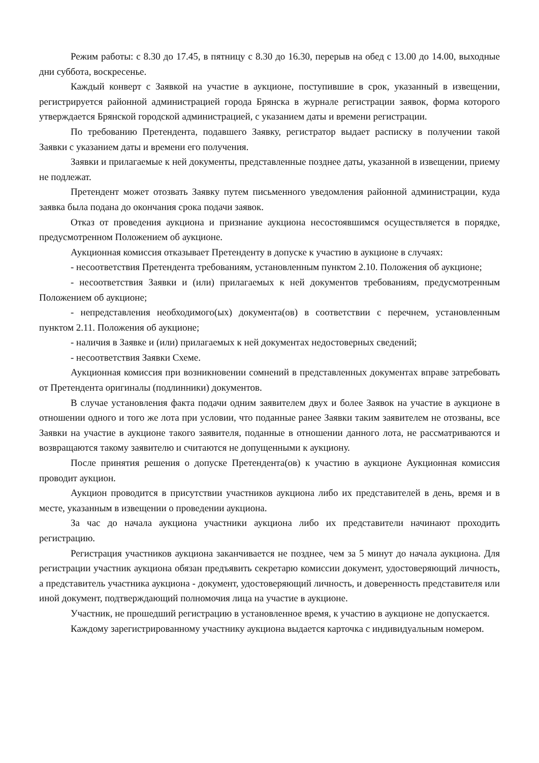Режим работы: с 8.30 до 17.45, в пятницу с 8.30 до 16.30, перерыв на обед с 13.00 до 14.00, выходные дни суббота, воскресенье.
Каждый конверт с Заявкой на участие в аукционе, поступившие в срок, указанный в извещении, регистрируется районной администрацией города Брянска в журнале регистрации заявок, форма которого утверждается Брянской городской администрацией, с указанием даты и времени регистрации.
По требованию Претендента, подавшего Заявку, регистратор выдает расписку в получении такой Заявки с указанием даты и времени его получения.
Заявки и прилагаемые к ней документы, представленные позднее даты, указанной в извещении, приему не подлежат.
Претендент может отозвать Заявку путем письменного уведомления районной администрации, куда заявка была подана до окончания срока подачи заявок.
Отказ от проведения аукциона и признание аукциона несостоявшимся осуществляется в порядке, предусмотренном Положением об аукционе.
Аукционная комиссия отказывает Претенденту в допуске к участию в аукционе в случаях:
- несоответствия Претендента требованиям, установленным пунктом 2.10. Положения об аукционе;
- несоответствия Заявки и (или) прилагаемых к ней документов требованиям, предусмотренным Положением об аукционе;
- непредставления необходимого(ых) документа(ов) в соответствии с перечнем, установленным пунктом 2.11. Положения об аукционе;
- наличия в Заявке и (или) прилагаемых к ней документах недостоверных сведений;
- несоответствия Заявки Схеме.
Аукционная комиссия при возникновении сомнений в представленных документах вправе затребовать от Претендента оригиналы (подлинники) документов.
В случае установления факта подачи одним заявителем двух и более Заявок на участие в аукционе в отношении одного и того же лота при условии, что поданные ранее Заявки таким заявителем не отозваны, все Заявки на участие в аукционе такого заявителя, поданные в отношении данного лота, не рассматриваются и возвращаются такому заявителю и считаются не допущенными к аукциону.
После принятия решения о допуске Претендента(ов) к участию в аукционе Аукционная комиссия проводит аукцион.
Аукцион проводится в присутствии участников аукциона либо их представителей в день, время и в месте, указанным в извещении о проведении аукциона.
За час до начала аукциона участники аукциона либо их представители начинают проходить регистрацию.
Регистрация участников аукциона заканчивается не позднее, чем за 5 минут до начала аукциона. Для регистрации участник аукциона обязан предъявить секретарю комиссии документ, удостоверяющий личность, а представитель участника аукциона - документ, удостоверяющий личность, и доверенность представителя или иной документ, подтверждающий полномочия лица на участие в аукционе.
Участник, не прошедший регистрацию в установленное время, к участию в аукционе не допускается.
Каждому зарегистрированному участнику аукциона выдается карточка с индивидуальным номером.